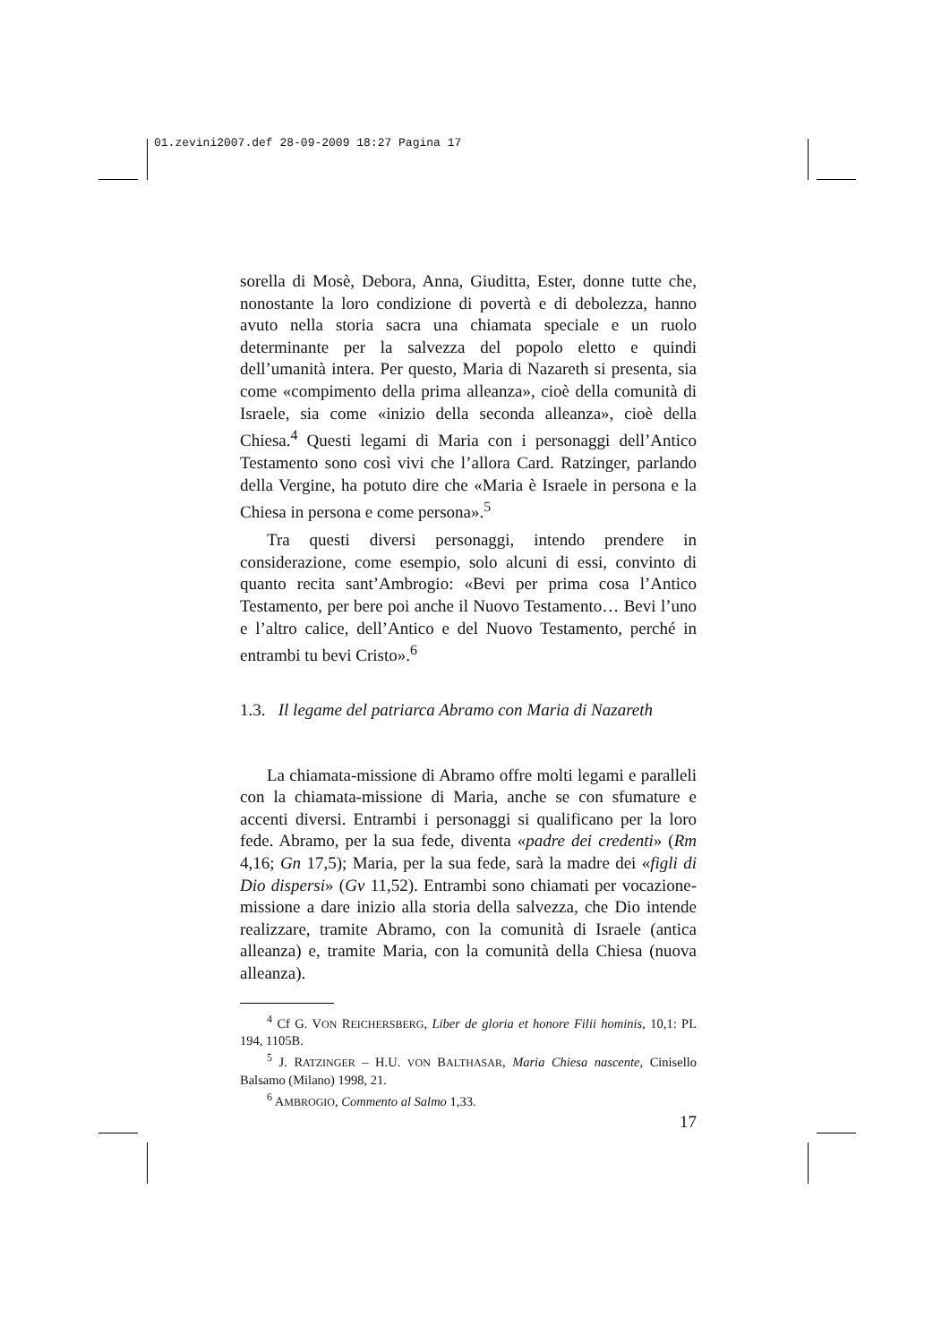01.zevini2007.def 28-09-2009 18:27 Pagina 17
sorella di Mosè, Debora, Anna, Giuditta, Ester, donne tutte che, nonostante la loro condizione di povertà e di debolezza, hanno avuto nella storia sacra una chiamata speciale e un ruolo determinante per la salvezza del popolo eletto e quindi dell’umanità intera. Per questo, Maria di Nazareth si presenta, sia come «compimento della prima alleanza», cioè della comunità di Israele, sia come «inizio della seconda alleanza», cioè della Chiesa.<sup>4</sup> Questi legami di Maria con i personaggi dell’Antico Testamento sono così vivi che l’allora Card. Ratzinger, parlando della Vergine, ha potuto dire che «Maria è Israele in persona e la Chiesa in persona e come persona».<sup>5</sup>
Tra questi diversi personaggi, intendo prendere in considerazione, come esempio, solo alcuni di essi, convinto di quanto recita sant’Ambrogio: «Bevi per prima cosa l’Antico Testamento, per bere poi anche il Nuovo Testamento… Bevi l’uno e l’altro calice, dell’Antico e del Nuovo Testamento, perché in entrambi tu bevi Cristo».<sup>6</sup>
1.3. Il legame del patriarca Abramo con Maria di Nazareth
La chiamata-missione di Abramo offre molti legami e paralleli con la chiamata-missione di Maria, anche se con sfumature e accenti diversi. Entrambi i personaggi si qualificano per la loro fede. Abramo, per la sua fede, diventa «padre dei credenti» (Rm 4,16; Gn 17,5); Maria, per la sua fede, sarà la madre dei «figli di Dio dispersi» (Gv 11,52). Entrambi sono chiamati per vocazione-missione a dare inizio alla storia della salvezza, che Dio intende realizzare, tramite Abramo, con la comunità di Israele (antica alleanza) e, tramite Maria, con la comunità della Chiesa (nuova alleanza).
<sup>4</sup> Cf G. VON REICHERSBERG, Liber de gloria et honore Filii hominis, 10,1: PL 194, 1105B.
<sup>5</sup> J. RATZINGER – H.U. VON BALTHASAR, Maria Chiesa nascente, Cinisello Balsamo (Milano) 1998, 21.
<sup>6</sup> AMBROGIO, Commento al Salmo 1,33.
17